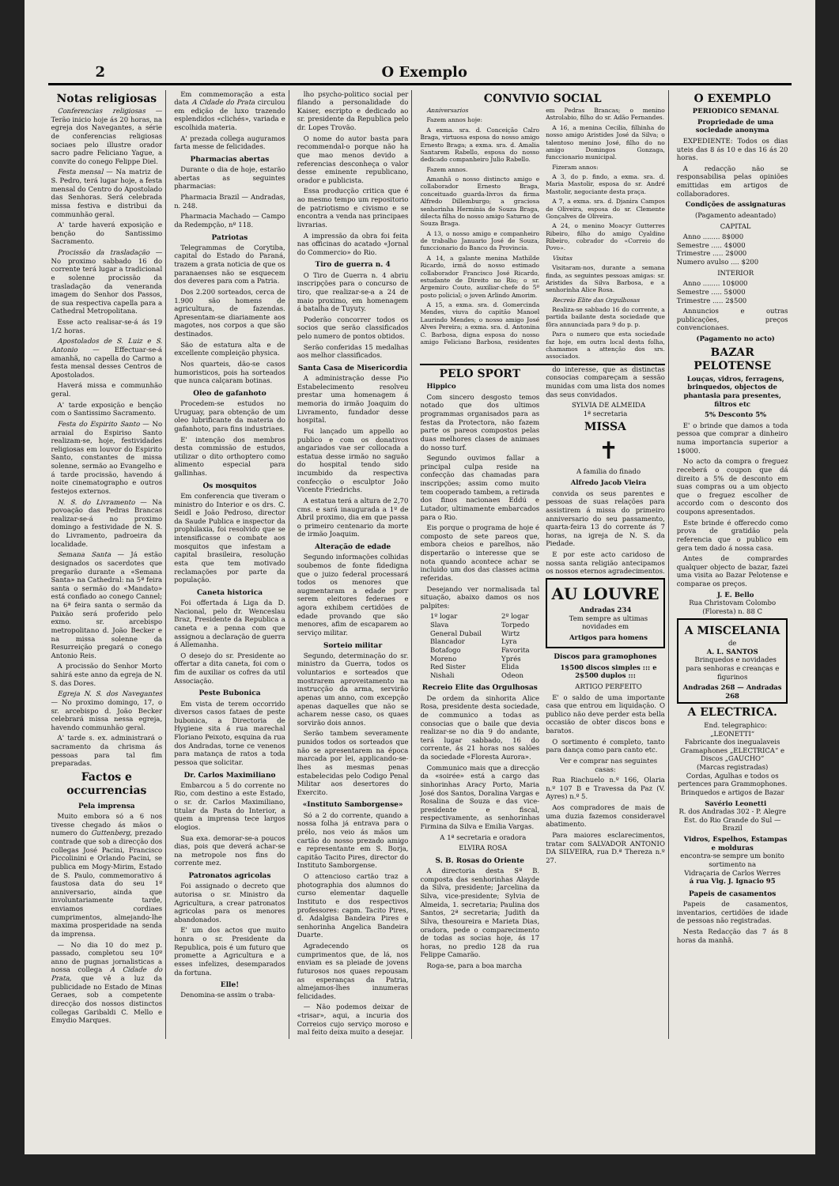2 O Exemplo
Notas religiosas
Conferencias religiosas — Terão inicio hoje ás 20 horas, na egreja dos Navegantes, a série de conferencias religiosas sociaes pelo illustre orador sacro padre Feliciano Yague, a convite do conego Felippe Diel.
Festa mensal — Na matriz de S. Pedro, terá lugar hoje, a festa mensal do Centro do Apostolado das Senhoras. Será celebrada missa festiva e distribui da communhão geral.
A' tarde haverá exposição e benção do Santissimo Sacramento.
Procissão da trasladação — No proximo sabbado 16 do corrente terá lugar a tradicional e solenne procissão da trasladação da veneranda imagem do Senhor dos Passos, de sua respectiva capella para a Cathedral Metropolitana.
Esse acto realisar-se-á ás 19 1/2 horas.
Apostolados de S. Luiz e S. Antonio — Effectuar-se-á amanhã, no capella do Carmo a festa mensal desses Centros de Apostolados.
Haverá missa e communhão geral.
A' tarde exposição e benção com o Santissimo Sacramento.
Festa do Espirito Santo — No arraial do Espiriso Santo realizam-se, hoje, festividades religiosas em louvor do Espirito Santo, constantes de missa solenne, sermão ao Evangelho e á tarde procissão, havendo á noite cinematographo e outros festejos externos.
N. S. do Livramento — Na povoação das Pedras Brancas realizar-se-á no proximo domingo a festividade de N. S. do Livramento, padroeira da localidade.
Semana Santa — Já estão designados os sacerdotes que pregarão durante a «Semana Santa» na Cathedral: na 5ª feira santa o sermão do «Mandato» está confiado ao conego Cannel; na 6ª feira santa o sermão da Paixão será proferido pelo exmo. sr. arcebispo metropolitano d. João Becker e na missa solenne da Resurreição pregará o conego Antonio Reis.
A procissão do Senhor Morto sahirá este anno da egreja de N. S. das Dores.
Egreja N. S. dos Navegantes — No proximo domingo, 17, o sr. arcebispo d. João Becker celebrará missa nessa egreja, havendo communhão geral.
A' tarde s. ex. administrará o sacramento da chrisma ás pessoas para tal fim preparadas.
Factos e occurrencias
Pela imprensa
Muito embora só a 6 nos tivesse chegado ás mãos o numero do Guttenberg, prezado contrade que sob a direcção dos collegas José Pacini, Francisco Piccolinini e Orlando Pacini, se publica em Mogy-Mirim, Estado de S. Paulo, commemorativo á faustosa data do seu 1º anniversario, ainda que involuntariamente tarde, enviamos cordiaes cumprimentos, almejando-lhe maxima prosperidade na senda da imprensa.
— No dia 10 do mez p. passado, completou seu 10º anno de pugnas jornalisticas a nossa collega A Cidade do Prata, que vê a luz da publicidade no Estado de Minas Geraes, sob a competente direcção dos nossos distinctos collegas Garibaldi C. Mello e Emydio Marques.
Em commemoração a esta data A Cidade do Prata circulou em edição de luxo trazendo esplendidos «clichés», variada e escolhida materia.
A' prezada collega auguramos farta messe de felicidades.
Pharmacias abertas
Durante o dia de hoje, estarão abertas as seguintes pharmacias:
Pharmacia Brazil — Andradas, n. 248.
Pharmacia Machado — Campo da Redempção, nº 118.
Patriotas
Telegrammas de Corytiba, capital do Estado do Paraná, trazem a grata noticia de que os paranaenses não se esquecem dos deveres para com a Patria.
Dos 2.200 sorteados, cerca de 1.900 são homens de agricultura, de fazendas. Apresentam-se diariamente aos magotes, nos corpos a que são destinados.
São de estatura alta e de excellente compleição physica.
Nos quarteis, dão-se casos humoristicos, pois ha sorteados que nunca calçaram botinas.
Oleo de gafanhoto
Procedem-se estudos no Uruguay, para obtenção de um oleo lubrificante da materia do gafanhoto, para fins industriaes.
E' intenção dos membros desta commissão de estudos, utilizar o dito orthoptero como alimento especial para gallinhas.
Os mosquitos
Em conferencia que tiveram o ministro do Interior e os drs. C. Seidl e João Pedroso, director da Saude Publica e inspector da prophilaxia, foi resolvido que se intensificasse o combate aos mosquitos que infestam a capital brasileira, resolução esta que tem motivado reclamações por parte da população.
Caneta historica
Foi offertada á Liga da D. Nacional, pelo dr. Wenceslau Braz, Presidente da Republica a caneta e a penna com que assignou a declaração de guerra á Allemanha.
O desejo do sr. Presidente ao offertar a dita caneta, foi com o fim de auxiliar os cofres da util Associação.
Peste Bubonica
Em vista de terem occorrido diversos casos fataes de peste bubonica, a Directoria de Hygiene sita á rua marechal Floriano Peixoto, esquina da rua dos Andradas, torne ce venenos para matança de ratos a toda pessoa que solicitar.
Dr. Carlos Maximiliano
Embarcou a 5 do corrente no Rio, com destino a este Estado, o sr. dr. Carlos Maximiliano, titular da Pasta do Interior, a quem a imprensa tece largos elogios.
Sua exa. demorar-se-a poucos dias, pois que deverá achar-se na metropole nos fins do corrente mez.
Patronatos agricolas
Foi assignado o decreto que autorisa o sr. Ministro da Agricultura, a crear patronatos agricolas para os menores abandonados.
E' um dos actos que muito honra o sr. Presidente da Republica, pois é um futuro que promette a Agricultura e a esses infelizes, desemparados da fortuna.
Elle!
Denomina-se assim o traba-
lho psycho-politico social per filando a personalidade do Kaiser, escripto e dedicado ao sr. presidente da Republica pelo dr. Lopes Trovão.
O nome do autor basta para recommendal-o porque não ha que mao menos devido a referencias desconheça o valor desse eminente republicano, orador e publicista.
Essa producção critica que é ao mesmo tempo um repositorio de patriotismo e civismo e se encontra a venda nas principaes livrarias.
A impressão da obra foi feita nas officinas do acatado «Jornal do Commercio» do Rio.
Tiro de guerra n. 4
O Tiro de Guerra n. 4 abriu inscripções para o concurso de tiro, que realizar-se-a a 24 de maio proximo, em homenagem á batalha de Tuyuty.
Poderão concorrer todos os socios que serão classificados pelo numero de pontos obtidos.
Serão conferidas 15 medalhas aos melhor classificados.
Santa Casa de Misericordia
A administração desse Pio Estabelecimento resolveu prestar uma homenagem á memoria do irmão Joaquim do Livramento, fundador desse hospital.
Foi lançado um appello ao publico e com os donativos angariados vae ser collocada a estatua desse irmão no saguão do hospital tendo sido incumbido da respectiva confecção o esculptor João Vicente Friedrichs.
A estatua terá a altura de 2,70 cms. e sará inaugurada a 1º de Abril proximo, dia em que passa o primeiro centenario da morte de irmão Joaquim.
Alteração de edade
Segundo informações colhidas soubemos de fonte fidedigna que o juizo federal processará todos os menores que augmentaram a edade porr serem eleitores federaes e agora exhibem certidões de edade provando que são menores, afim de escaparem ao serviço militar.
Sorteio militar
Segundo, determinação do sr. ministro da Guerra, todos os voluntarios e sorteados que mostrarem aproveitamento na instrucção da arma, servirão apenas um anno, com excepção apenas daquelles que não se acharem nesse caso, os quaes sorvirão dois annos.
Serão tambem severamente punidos todos os sorteados que não se apresentarem na época marcada por lei, applicando-se-lhes as mesmas penas estabelecidas pelo Codigo Penal Militar aos desertores do Exercito.
«Instituto Samborgense»
Só a 2 do corrente, quando a nossa folha já entrava para o prélo, nos veio ás mãos um cartão do nosso prezado amigo e representante em S. Borja, capitão Tacito Pires, director do Instituto Samborgense.
O attencioso cartão traz a photographia dos alumnos do curso elementar daquelle Instituto e dos respectivos professores: capm. Tacito Pires, d. Adalgisa Bandeira Pires e senhorinha Angelica Bandeira Duarte.
Agradecendo os cumprimentos que, de lá, nos enviam es sa pleiade de jovens futurosos nos quaes repousam as esperanças da Patria, almejamos-lhes innumeras felicidades.
— Não podemos deixar de «trisar», aqui, a incuria dos Correios cujo serviço moroso e mal feito deixa muito a desejar.
CONVIVIO SOCIAL
Anniversarios
Fazem annos hoje:
A exma. sra. d. Conceição Calro Braga, virtuosa esposa do nosso amigo Ernesto Braga; a exma. sra. d. Amalia Santarem Rabello, esposa do nosso dedicado companheiro Julio Rabello.
Fazem annos.
Amanhã o nosso distincto amigo e collaborador Ernesto Braga, conceituado guarda-livros da firma Alfredo Dillemburgo; a graciosa senhorinha Herminia de Souza Braga, dilecta filha do nosso amigo Saturno de Souza Braga.
A 13, o nosso amigo e companheiro de trabalho Januario José de Souza, funccionario do Banco da Provincia.
A 14, a galante menina Mathilde Ricardo, irmã do nosso estimado collaborador Francisco José Ricardo, estudante de Direito no Rio; o sr. Argemiro Couto, auxiliar-chefe do 5º posto policial; o joven Arlindo Amorim.
A 15, a exma. sra. d. Gomercinda Mendes, viuva do capitão Manoel Laurindo Mendes; o nosso amigo José Alves Pereira; a exma. sra. d. Antonina C. Barbosa, digna esposa do nosso amigo Feliciano Barbosa, residentes em Pedras Brancas; o menino Astrolabio, filho do sr. Adão Fernandes.
A 16, a menina Cecilia, filhinha do nosso amigo Aristides José da Silva; o talentoso menino José, filho do no amigo Domingos Gonzaga, funccionario municipal.
Fizeram annos:
A 3, do p. findo, a exma. sra. d. Maria Mastolir, esposa do sr. André Mastolir, negociante desta praça.
A 7, a exma. sra. d. Djanira Campos de Oliveira, esposa do sr. Clemente Gonçalves de Oliveira.
A 24, o menino Moacyr Gutterres Ribeiro, filho do amigo Cyaldino Ribeiro, cobrador do «Correio do Povo».
Visitas
Visitaram-nos, durante a semana finda, as seguintes pessoas amigas: sr. Aristides da Silva Barbosa, e a senhorinha Alice Rosa.
Recreio Elite das Orgulhosas
Realiza-se sabbado 16 do corrente, a partida bailante desta sociedade que fôra annunciada para 9 do p. p.
Para o numero que esta sociedade faz hoje, em outra local desta folha, chamamos a attenção dos srs. associados.
PELO SPORT
Hippico
Com sincero desgosto temos notado que dos ultimos programmas organisados para as festas da Protectora, não fazem parte os pareos compostos pelas duas melhores clases de animaes do nosso turf.
Segundo ouvimos fallar a principal culpa reside na confecção das chamadas para inscripções; assim como muito tem cooperado tambem, a retirada dos finos nacionaes Eddú e Lutador, ultimamente embarcados para o Rio.
Eis porque o programa de hoje é composto de sete pareos que, embora cheios e parelhos, não dispertarão o interesse que se nota quando acontece achar se incluido um dos das classes acima referidas.
Desejando ver normalisada tal situação, abaixo damos os nos palpites:
1º logar
Slava
General Dubail
Blancador
Botafogo
Moreno
Red Sister
Nishali
2º logar
Torpedo
Wirtz
Lyra
Favorita
Yprés
Elida
Odeon
Recreio Elite das Orgulhosas
De ordem da sinhorita Alice Rosa, presidente desta sociedade, de communico a todas as consocias que o baile que devia realizar-se no dia 9 do andante, terá lugar sabbado, 16 do corrente, ás 21 horas nos salões da sociedade «Floresta Aurora».
Communico mais que a direcção da «soirée» está a cargo das sinhorinhas Aracy Porto, Maria José dos Santos, Doralina Vargas e Rosalina de Souza e das vice-presidente e fiscal, respectivamente, as senhorinhas Firmina da Silva e Emilia Vargas.
A 1ª secretaria e oradora
ELVIRA ROSA
S. B. Rosas do Oriente
A directoria desta Sª B. composta das senhorinhas Alayde da Silva, presidente; Jarcelina da Silva, vice-presidente; Sylvia de Almeida, 1. secretaria; Paulina dos Santos, 2ª secretaria; Judith da Silva, thesoureira e Marieta Dias, oradora, pede o comparecimento de todas as socias hoje, ás 17 horas, no predio 128 da rua Felippe Camarão.
Roga-se, para a boa marcha
do interesse, que as distinctas consocias compareçam a sessão munidas com uma lista dos nomes das seus convidados.
SYLVIA DE ALMEIDA
1ª secretaria
MISSA
✝
A familia do finado
Alfredo Jacob Vieira
convida os seus parentes e pessoas de suas relações para assistirem á missa do primeiro anniversario do seu passamento, quarta-feira 13 do corrente ás 7 horas, na igreja de N. S. da Piedade.
E por este acto caridoso de nossa santa religião antecipamos os nossos eternos agradecimentos.
AU LOUVRE
Andradas 234
Tem sempre as ultimas novidades em
Artigos para homens
Discos para gramophones
1$500 discos simples ::: e 2$500 duplos :::
ARTIGO PERFEITO
E' o saldo de uma importante casa que entrou em liquidação. O publico não deve perder esta bella occasião de obter discos bons e baratos.
O sortimento é completo, tanto para dança como para canto etc.
Ver e comprar nas seguintes casas:
Rua Riachuelo n.º 166, Olaria n.º 107 B e Travessa da Paz (V. Ayres) n.º 5.
Aos compradores de mais de uma duzia fazemos consideravel abatimento.
Para maiores esclarecimentos, tratar com SALVADOR ANTONIO DA SILVEIRA, rua D.ª Thereza n.º 27.
O EXEMPLO
PERIODICO SEMANAL
Propriedade de uma sociedade anonyma
EXPEDIENTE: Todos os dias uteis das 8 ás 10 e das 16 ás 20 horas.
A redacção não se responsabilisa pelas opiniões emittidas em artigos de collaboradores.
Condições de assignaturas
(Pagamento adeantado)
CAPITAL
Anno ........ 8$000
Semestre ..... 4$000
Trimestre ..... 2$000
Numero avulso .... $200
INTERIOR
Anno ........ 10$000
Semestre ..... 5$000
Trimestre ..... 2$500
Annuncios e outras publicações, preços convencionaes.
(Pagamento no acto)
BAZAR PELOTENSE
Louças, vidros, ferragens, brinquedos, objectos de phantasia para presentes, filtros etc
5% Desconto 5%
E' o brinde que damos a toda pessoa que comprar a dinheiro numa importancia superior a 1$000.
No acto da compra o freguez receberá o coupon que dá direito a 5% de desconto em suas compras ou a um objecto que o freguez escolher de accordo com o desconto dos coupons apresentados.
Este brinde é offerecdo como prova de gratidão pela referencia que o publico em gera tem dado á nossa casa.
Antes de comprardes qualquer objecto de bazar, fazei uma visita ao Bazar Pelotense e comparae os preços.
J. E. Bello
Rua Christovam Colombo (Floresta) n. 88 C
A MISCELANIA
de
A. L. SANTOS
Brinquedos e novidades para senhoras e creanças e figurinos
Andradas 268 — Andradas 268
A ELECTRICA.
End. telegraphico: „LEONETTI“
Fabricante dos inegualaveis Gramaphones „ELECTRICA“ e Discos „GAUCHO“
(Marcas registradas)
Cordas, Agulhas e todos os pertences para Grammophones.
Brinquedos e artigos de Bazar
Savério Leonetti
R. dos Andradas 302 - P. Alegre
Est. do Rio Grande do Sul — Brazil
Vidros, Espelhos, Estampas e molduras
encontra-se sempre um bonito sortimento na
Vidraçaria de Carlos Werres
á rua Vig. J. Ignacio 95
Papeis de casamentos
Papeis de casamentos, inventarios, certidões de idade de pessoas não registradas.
Nesta Redacção das 7 ás 8 horas da manhã.